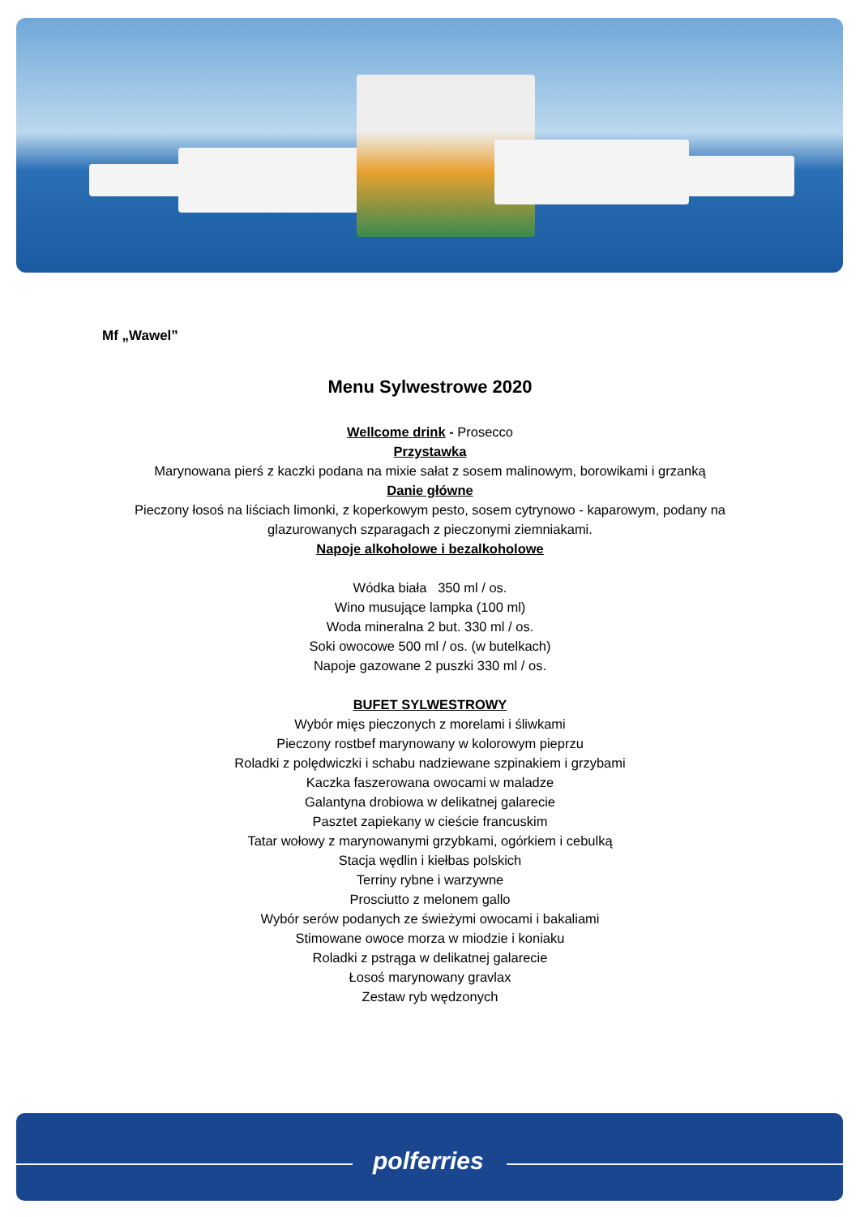Mf „Wawel”
Menu Sylwestrowe 2020
Wellcome drink - Prosecco
Przystawka
Marynowana pierś z kaczki podana na mixie sałat z sosem malinowym, borowikami i grzanką
Danie główne
Pieczony łosoś na liściach limonki, z koperkowym pesto, sosem cytrynowo - kaparowym, podany na glazurowanych szparagach z pieczonymi ziemniakami.
Napoje alkoholowe i bezalkoholowe
Wódka biała 350 ml / os.
Wino musujące lampka (100 ml)
Woda mineralna 2 but. 330 ml / os.
Soki owocowe 500 ml / os. (w butelkach)
Napoje gazowane 2 puszki 330 ml / os.
BUFET SYLWESTROWY
Wybór mięs pieczonych z morelami i śliwkami
Pieczony rostbef marynowany w kolorowym pieprzu
Roladki z polędwiczki i schabu nadziewane szpinakiem i grzybami
Kaczka faszerowana owocami w maladze
Galantyna drobiowa w delikatnej galarecie
Pasztet zapiekany w cieście francuskim
Tatar wołowy z marynowanymi grzybkami, ogórkiem i cebulką
Stacja wędlin i kiełbas polskich
Terriny rybne i warzywne
Prosciutto z melonem gallo
Wybór serów podanych ze świeżymi owocami i bakaliami
Stimowane owoce morza w miodzie i koniaku
Roladki z pstrąga w delikatnej galarecie
Łosoś marynowany gravlax
Zestaw ryb wędzonych
polferries